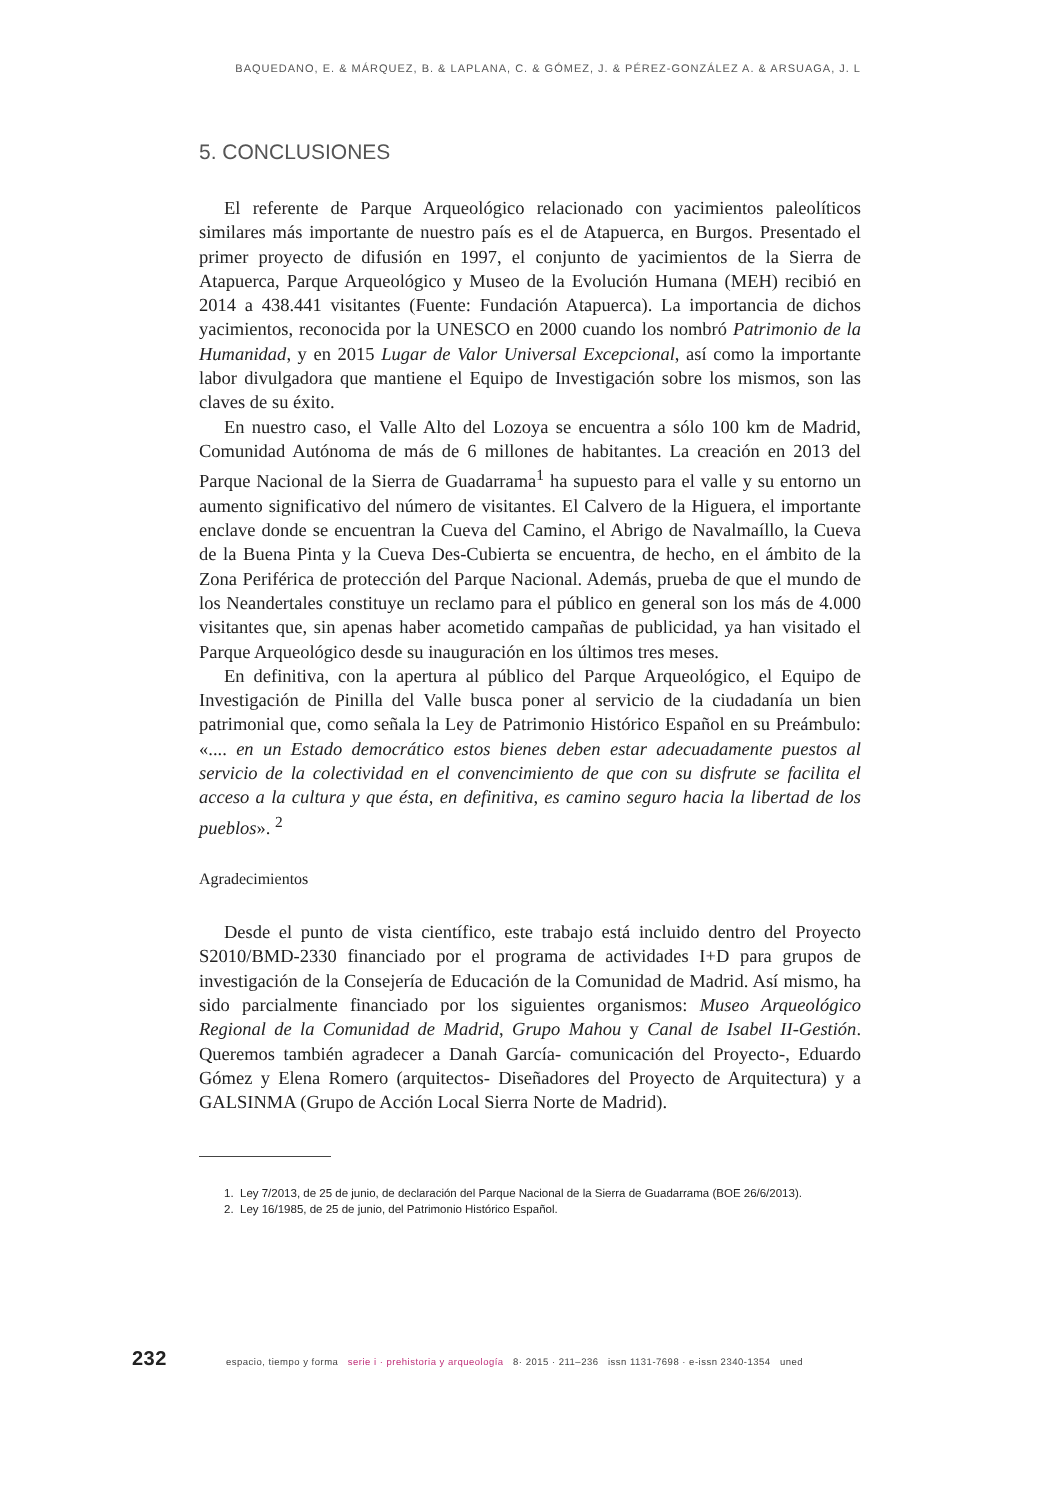BAQUEDANO, E. & MÁRQUEZ, B. & LAPLANA, C. & GÓMEZ, J. & PÉREZ-GONZÁLEZ A. & ARSUAGA, J. L
5. CONCLUSIONES
El referente de Parque Arqueológico relacionado con yacimientos paleolíticos similares más importante de nuestro país es el de Atapuerca, en Burgos. Presentado el primer proyecto de difusión en 1997, el conjunto de yacimientos de la Sierra de Atapuerca, Parque Arqueológico y Museo de la Evolución Humana (MEH) recibió en 2014 a 438.441 visitantes (Fuente: Fundación Atapuerca). La importancia de dichos yacimientos, reconocida por la UNESCO en 2000 cuando los nombró Patrimonio de la Humanidad, y en 2015 Lugar de Valor Universal Excepcional, así como la importante labor divulgadora que mantiene el Equipo de Investigación sobre los mismos, son las claves de su éxito.
En nuestro caso, el Valle Alto del Lozoya se encuentra a sólo 100 km de Madrid, Comunidad Autónoma de más de 6 millones de habitantes. La creación en 2013 del Parque Nacional de la Sierra de Guadarrama<sup>1</sup> ha supuesto para el valle y su entorno un aumento significativo del número de visitantes. El Calvero de la Higuera, el importante enclave donde se encuentran la Cueva del Camino, el Abrigo de Navalmaíllo, la Cueva de la Buena Pinta y la Cueva Des-Cubierta se encuentra, de hecho, en el ámbito de la Zona Periférica de protección del Parque Nacional. Además, prueba de que el mundo de los Neandertales constituye un reclamo para el público en general son los más de 4.000 visitantes que, sin apenas haber acometido campañas de publicidad, ya han visitado el Parque Arqueológico desde su inauguración en los últimos tres meses.
En definitiva, con la apertura al público del Parque Arqueológico, el Equipo de Investigación de Pinilla del Valle busca poner al servicio de la ciudadanía un bien patrimonial que, como señala la Ley de Patrimonio Histórico Español en su Preámbulo: «.... en un Estado democrático estos bienes deben estar adecuadamente puestos al servicio de la colectividad en el convencimiento de que con su disfrute se facilita el acceso a la cultura y que ésta, en definitiva, es camino seguro hacia la libertad de los pueblos». <sup>2</sup>
Agradecimientos
Desde el punto de vista científico, este trabajo está incluido dentro del Proyecto S2010/BMD-2330 financiado por el programa de actividades I+D para grupos de investigación de la Consejería de Educación de la Comunidad de Madrid. Así mismo, ha sido parcialmente financiado por los siguientes organismos: Museo Arqueológico Regional de la Comunidad de Madrid, Grupo Mahou y Canal de Isabel II-Gestión. Queremos también agradecer a Danah García- comunicación del Proyecto-, Eduardo Gómez y Elena Romero (arquitectos- Diseñadores del Proyecto de Arquitectura) y a GALSINMA (Grupo de Acción Local Sierra Norte de Madrid).
1. Ley 7/2013, de 25 de junio, de declaración del Parque Nacional de la Sierra de Guadarrama (BOE 26/6/2013).
2. Ley 16/1985, de 25 de junio, del Patrimonio Histórico Español.
232 espacio, tiempo y forma serie i · prehistoria y arqueología 8· 2015 · 211–236 issn 1131-7698 · e-issn 2340-1354 uned